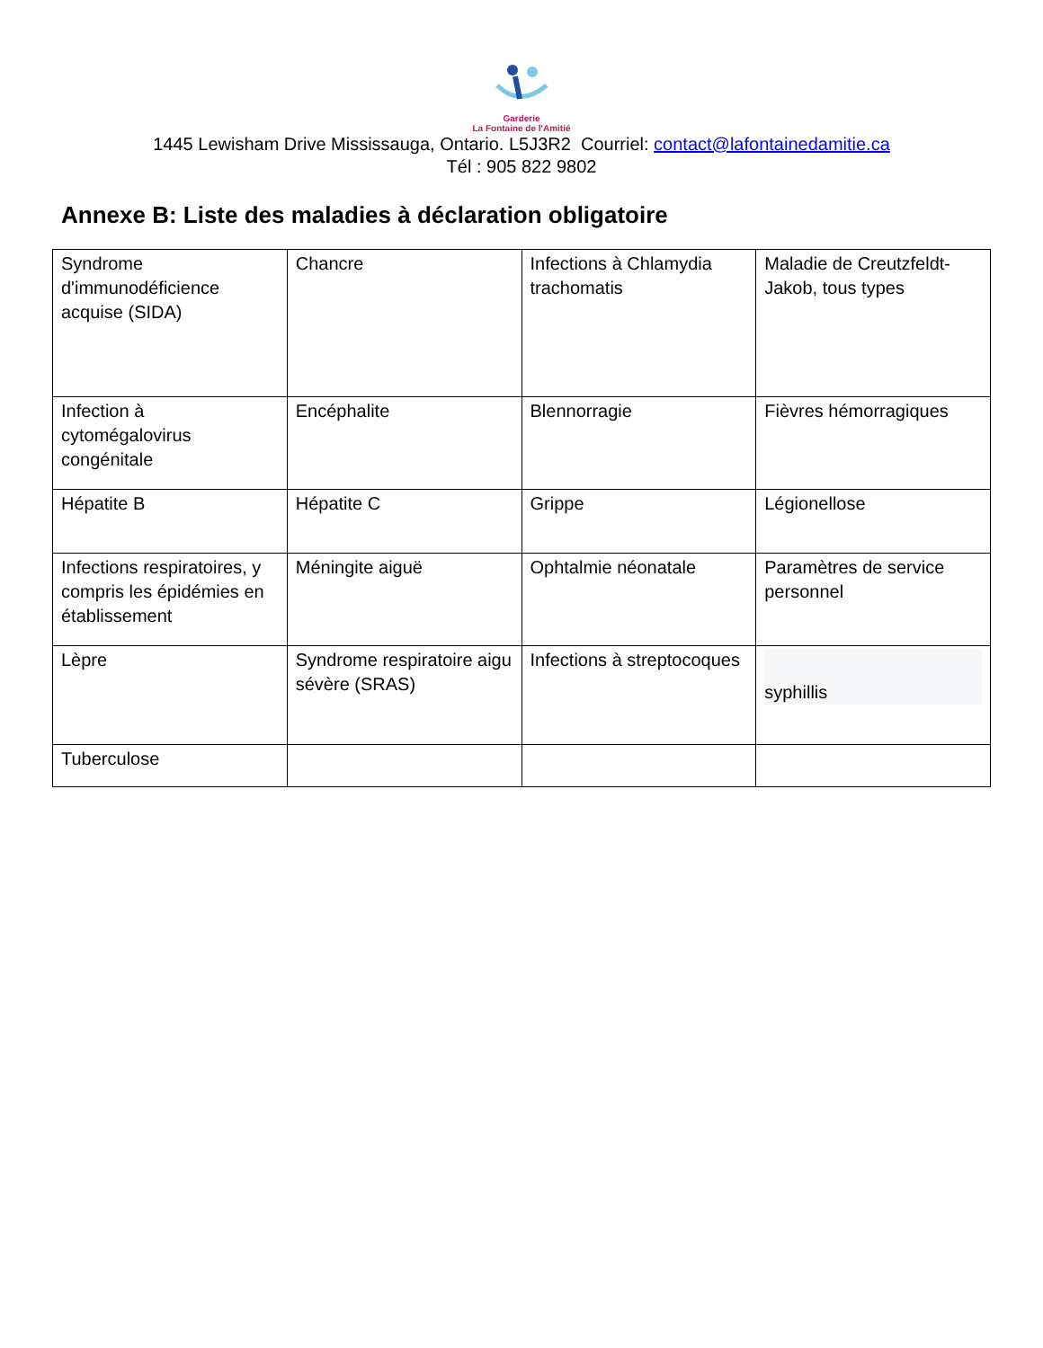Garderie
La Fontaine de l'Amitié
1445 Lewisham Drive Mississauga, Ontario. L5J3R2 Courriel: contact@lafontainedamitie.ca
Tél : 905 822 9802
Annexe B: Liste des maladies à déclaration obligatoire
| Syndrome d'immunodéficience acquise (SIDA) | Chancre | Infections à Chlamydia trachomatis | Maladie de Creutzfeldt-Jakob, tous types |
| Infection à cytomégalovirus congénitale | Encéphalite | Blennorragie | Fièvres hémorragiques |
| Hépatite B | Hépatite C | Grippe | Légionellose |
| Infections respiratoires, y compris les épidémies en établissement | Méningite aiguë | Ophtalmie néonatale | Paramètres de service personnel |
| Lèpre | Syndrome respiratoire aigu sévère (SRAS) | Infections à streptocoques | syphillis |
| Tuberculose | | | |